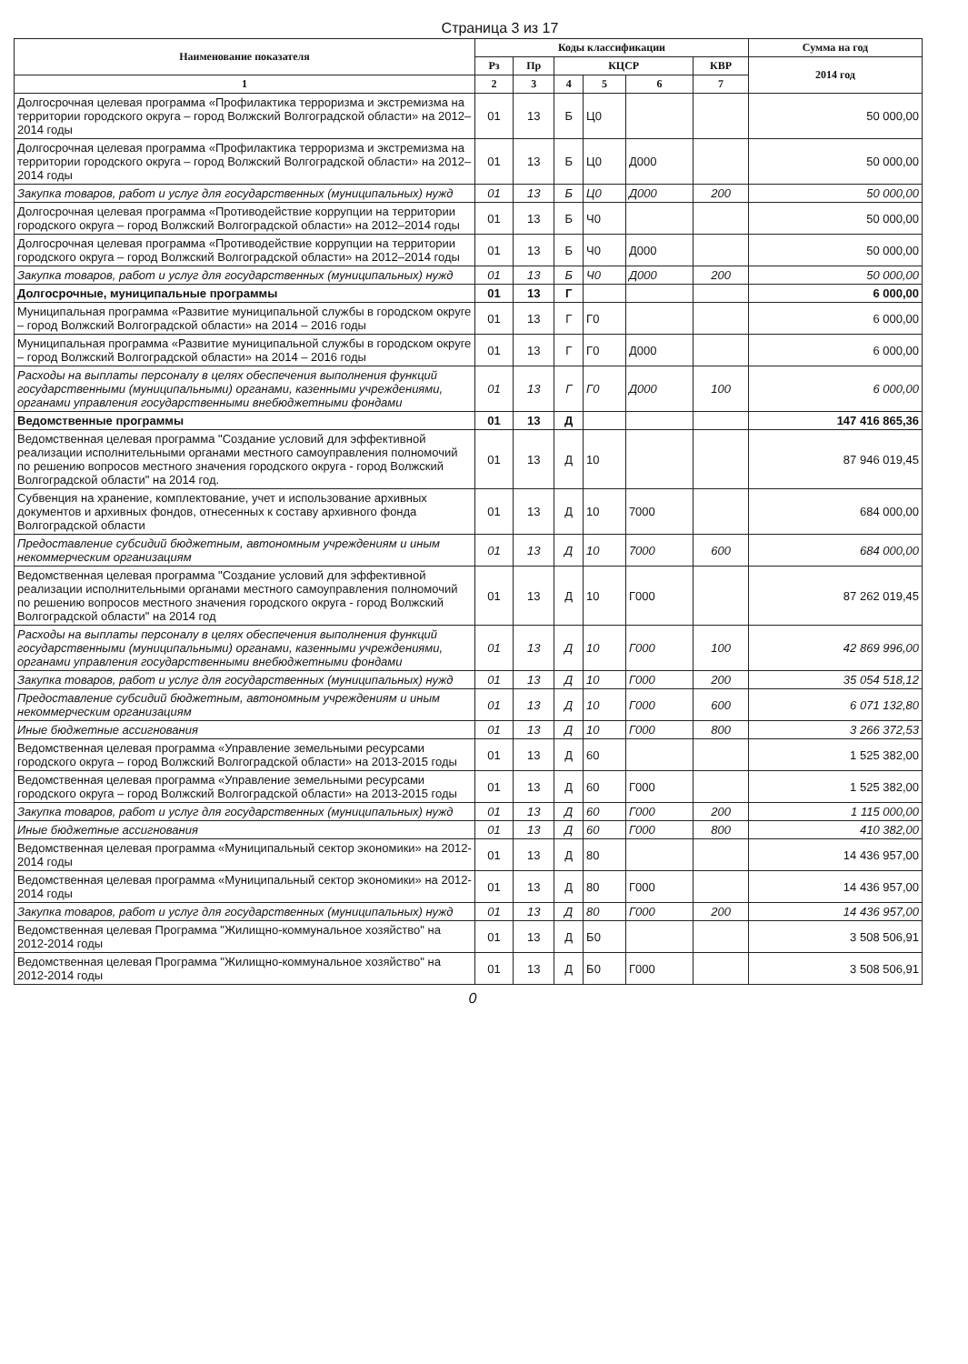Страница 3 из 17
| Наименование показателя | Коды классификации | | | | | | Сумма на год |
| --- | --- | --- | --- | --- | --- | --- | --- |
| | Рз | Пр | КЦСР | | | КВР | 2014 год |
| 1 | 2 | 3 | 4 | 5 | 6 | 7 | |
| Долгосрочная целевая программа «Профилактика терроризма и экстремизма на территории городского округа – город Волжский Волгоградской области» на 2012–2014 годы | 01 | 13 | Б | Ц0 | | | 50 000,00 |
| Долгосрочная целевая программа «Профилактика терроризма и экстремизма на территории городского округа – город Волжский Волгоградской области» на 2012–2014 годы | 01 | 13 | Б | Ц0 | Д000 | | 50 000,00 |
| Закупка товаров, работ и услуг для государственных (муниципальных) нужд | 01 | 13 | Б | Ц0 | Д000 | 200 | 50 000,00 |
| Долгосрочная целевая программа «Противодействие коррупции на территории городского округа – город Волжский Волгоградской области» на 2012–2014 годы | 01 | 13 | Б | Ч0 | | | 50 000,00 |
| Долгосрочная целевая программа «Противодействие коррупции на территории городского округа – город Волжский Волгоградской области» на 2012–2014 годы | 01 | 13 | Б | Ч0 | Д000 | | 50 000,00 |
| Закупка товаров, работ и услуг для государственных (муниципальных) нужд | 01 | 13 | Б | Ч0 | Д000 | 200 | 50 000,00 |
| Долгосрочные, муниципальные программы | 01 | 13 | Г | | | | 6 000,00 |
| Муниципальная программа «Развитие муниципальной службы в городском округе – город Волжский Волгоградской области» на 2014 – 2016 годы | 01 | 13 | Г | Г0 | | | 6 000,00 |
| Муниципальная программа «Развитие муниципальной службы в городском округе – город Волжский Волгоградской области» на 2014 – 2016 годы | 01 | 13 | Г | Г0 | Д000 | | 6 000,00 |
| Расходы на выплаты персоналу в целях обеспечения выполнения функций государственными (муниципальными) органами, казенными учреждениями, органами управления государственными внебюджетными фондами | 01 | 13 | Г | Г0 | Д000 | 100 | 6 000,00 |
| Ведомственные программы | 01 | 13 | Д | | | | 147 416 865,36 |
| Ведомственная целевая программа "Создание условий для эффективной реализации исполнительными органами местного самоуправления полномочий по решению вопросов местного значения городского округа - город Волжский Волгоградской области" на 2014 год. | 01 | 13 | Д | 10 | | | 87 946 019,45 |
| Субвенция на хранение, комплектование, учет и использование архивных документов и архивных фондов, отнесенных к составу архивного фонда Волгоградской области | 01 | 13 | Д | 10 | 7000 | | 684 000,00 |
| Предоставление субсидий бюджетным, автономным учреждениям и иным некоммерческим организациям | 01 | 13 | Д | 10 | 7000 | 600 | 684 000,00 |
| Ведомственная целевая программа "Создание условий для эффективной реализации исполнительными органами местного самоуправления полномочий по решению вопросов местного значения городского округа - город Волжский Волгоградской области" на 2014 год | 01 | 13 | Д | 10 | Г000 | | 87 262 019,45 |
| Расходы на выплаты персоналу в целях обеспечения выполнения функций государственными (муниципальными) органами, казенными учреждениями, органами управления государственными внебюджетными фондами | 01 | 13 | Д | 10 | Г000 | 100 | 42 869 996,00 |
| Закупка товаров, работ и услуг для государственных (муниципальных) нужд | 01 | 13 | Д | 10 | Г000 | 200 | 35 054 518,12 |
| Предоставление субсидий бюджетным, автономным учреждениям и иным некоммерческим организациям | 01 | 13 | Д | 10 | Г000 | 600 | 6 071 132,80 |
| Иные бюджетные ассигнования | 01 | 13 | Д | 10 | Г000 | 800 | 3 266 372,53 |
| Ведомственная целевая программа «Управление земельными ресурсами городского округа – город Волжский Волгоградской области» на 2013-2015 годы | 01 | 13 | Д | 60 | | | 1 525 382,00 |
| Ведомственная целевая программа «Управление земельными ресурсами городского округа – город Волжский Волгоградской области» на 2013-2015 годы | 01 | 13 | Д | 60 | Г000 | | 1 525 382,00 |
| Закупка товаров, работ и услуг для государственных (муниципальных) нужд | 01 | 13 | Д | 60 | Г000 | 200 | 1 115 000,00 |
| Иные бюджетные ассигнования | 01 | 13 | Д | 60 | Г000 | 800 | 410 382,00 |
| Ведомственная целевая программа «Муниципальный сектор экономики» на 2012-2014 годы | 01 | 13 | Д | 80 | | | 14 436 957,00 |
| Ведомственная целевая программа «Муниципальный сектор экономики» на 2012-2014 годы | 01 | 13 | Д | 80 | Г000 | | 14 436 957,00 |
| Закупка товаров, работ и услуг для государственных (муниципальных) нужд | 01 | 13 | Д | 80 | Г000 | 200 | 14 436 957,00 |
| Ведомственная целевая Программа "Жилищно-коммунальное хозяйство" на 2012-2014 годы | 01 | 13 | Д | Б0 | | | 3 508 506,91 |
| Ведомственная целевая Программа "Жилищно-коммунальное хозяйство" на 2012-2014 годы | 01 | 13 | Д | Б0 | Г000 | | 3 508 506,91 |
0